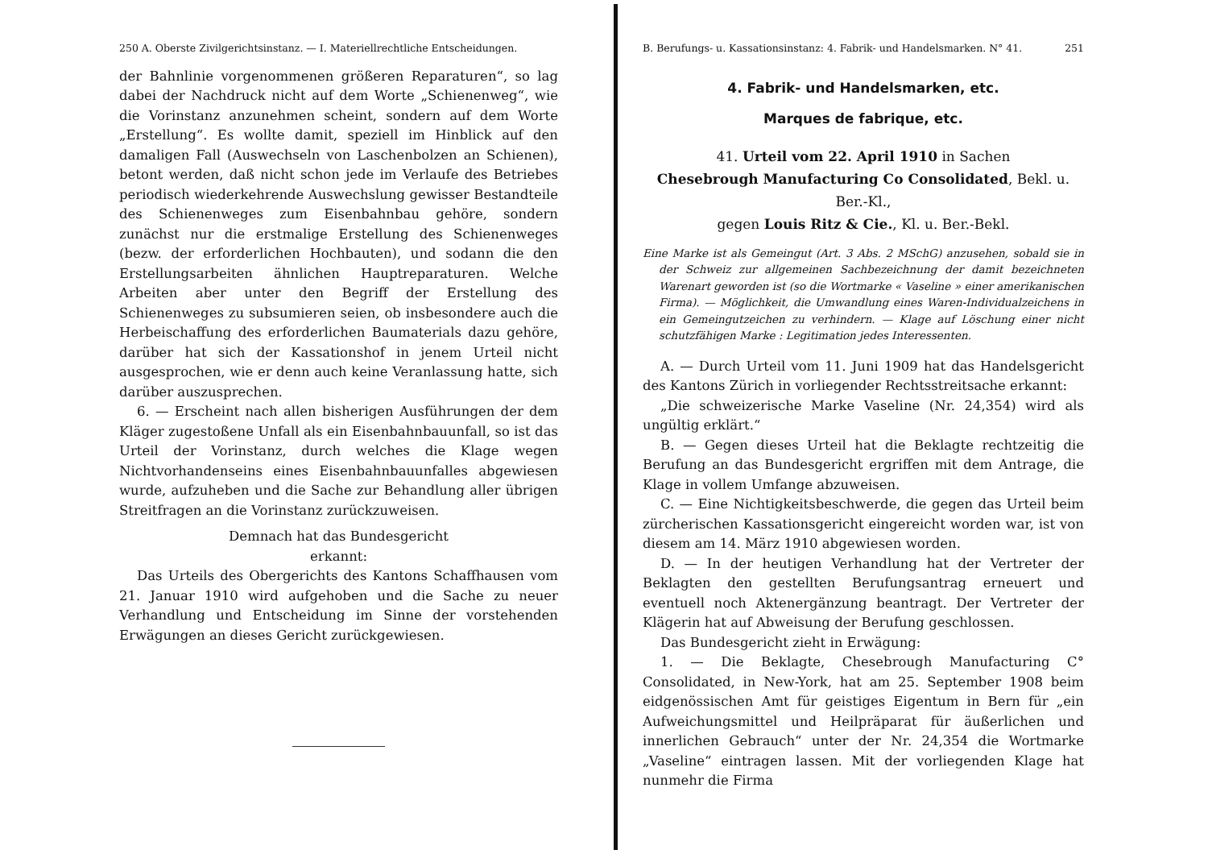250 A. Oberste Zivilgerichtsinstanz. — I. Materiellrechtliche Entscheidungen.
der Bahnlinie vorgenommenen größeren Reparaturen“, so lag dabei der Nachdruck nicht auf dem Worte „Schienenweg“, wie die Vorinstanz anzunehmen scheint, sondern auf dem Worte „Erstellung“. Es wollte damit, speziell im Hinblick auf den damaligen Fall (Auswechseln von Laschenbolzen an Schienen), betont werden, daß nicht schon jede im Verlaufe des Betriebes periodisch wiederkehrende Auswechslung gewisser Bestandteile des Schienenweges zum Eisenbahnbau gehöre, sondern zunächst nur die erstmalige Erstellung des Schienenweges (bezw. der erforderlichen Hochbauten), und sodann die den Erstellungsarbeiten ähnlichen Hauptreparaturen. Welche Arbeiten aber unter den Begriff der Erstellung des Schienenweges zu subsumieren seien, ob insbesondere auch die Herbeischaffung des erforderlichen Baumaterials dazu gehöre, darüber hat sich der Kassationshof in jenem Urteil nicht ausgesprochen, wie er denn auch keine Veranlassung hatte, sich darüber auszusprechen.
6. — Erscheint nach allen bisherigen Ausführungen der dem Kläger zugestoßene Unfall als ein Eisenbahnbauunfall, so ist das Urteil der Vorinstanz, durch welches die Klage wegen Nichtvorhandenseins eines Eisenbahnbauunfalles abgewiesen wurde, aufzuheben und die Sache zur Behandlung aller übrigen Streitfragen an die Vorinstanz zurückzuweisen.
Demnach hat das Bundesgericht
erkannt:
Das Urteils des Obergerichts des Kantons Schaffhausen vom 21. Januar 1910 wird aufgehoben und die Sache zu neuer Verhandlung und Entscheidung im Sinne der vorstehenden Erwägungen an dieses Gericht zurückgewiesen.
B. Berufungs- u. Kassationsinstanz: 4. Fabrik- und Handelsmarken. N° 41. 251
4. Fabrik- und Handelsmarken, etc.
Marques de fabrique, etc.
41. Urteil vom 22. April 1910 in Sachen
Chesebrough Manufacturing Co Consolidated, Bekl. u. Ber.-Kl.,
gegen Louis Ritz & Cie., Kl. u. Ber.-Bekl.
Eine Marke ist als Gemeingut (Art. 3 Abs. 2 MSchG) anzusehen, sobald sie in der Schweiz zur allgemeinen Sachbezeichnung der damit bezeichneten Warenart geworden ist (so die Wortmarke « Vaseline » einer amerikanischen Firma). — Möglichkeit, die Umwandlung eines Waren-Individualzeichens in ein Gemeingutzeichen zu verhindern. — Klage auf Löschung einer nicht schutzfähigen Marke : Legitimation jedes Interessenten.
A. — Durch Urteil vom 11. Juni 1909 hat das Handelsgericht des Kantons Zürich in vorliegender Rechtsstreitsache erkannt:
„Die schweizerische Marke Vaseline (Nr. 24,354) wird als ungültig erklärt.“
B. — Gegen dieses Urteil hat die Beklagte rechtzeitig die Berufung an das Bundesgericht ergriffen mit dem Antrage, die Klage in vollem Umfange abzuweisen.
C. — Eine Nichtigkeitsbeschwerde, die gegen das Urteil beim zürcherischen Kassationsgericht eingereicht worden war, ist von diesem am 14. März 1910 abgewiesen worden.
D. — In der heutigen Verhandlung hat der Vertreter der Beklagten den gestellten Berufungsantrag erneuert und eventuell noch Aktenergänzung beantragt. Der Vertreter der Klägerin hat auf Abweisung der Berufung geschlossen.
Das Bundesgericht zieht in Erwägung:
1. — Die Beklagte, Chesebrough Manufacturing C° Consolidated, in New-York, hat am 25. September 1908 beim eidgenössischen Amt für geistiges Eigentum in Bern für „ein Aufweichungsmittel und Heilpräparat für äußerlichen und innerlichen Gebrauch“ unter der Nr. 24,354 die Wortmarke „Vaseline“ eintragen lassen. Mit der vorliegenden Klage hat nunmehr die Firma